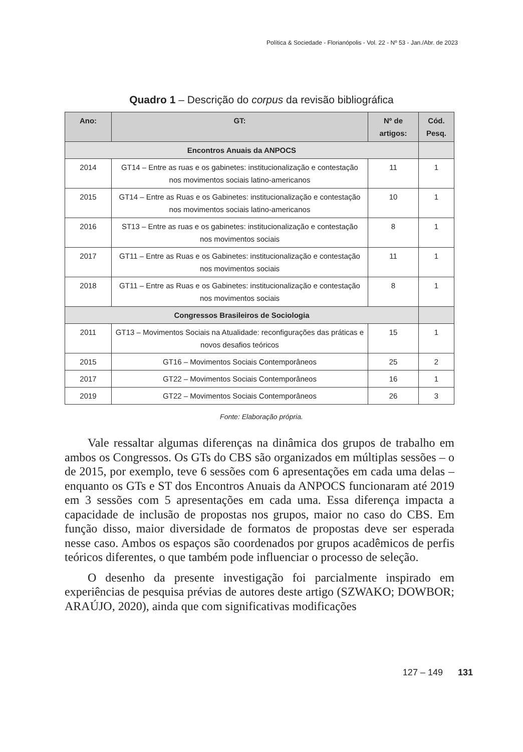Política & Sociedade - Florianópolis - Vol. 22 - Nº 53 - Jan./Abr. de 2023
Quadro 1 – Descrição do corpus da revisão bibliográfica
| Ano: | GT: | Nº de artigos: | Cód. Pesq. |
| --- | --- | --- | --- |
| Encontros Anuais da ANPOCS | | | |
| 2014 | GT14 – Entre as ruas e os gabinetes: institucionalização e contestação nos movimentos sociais latino-americanos | 11 | 1 |
| 2015 | GT14 – Entre as Ruas e os Gabinetes: institucionalização e contestação nos movimentos sociais latino-americanos | 10 | 1 |
| 2016 | ST13 – Entre as ruas e os gabinetes: institucionalização e contestação nos movimentos sociais | 8 | 1 |
| 2017 | GT11 – Entre as Ruas e os Gabinetes: institucionalização e contestação nos movimentos sociais | 11 | 1 |
| 2018 | GT11 – Entre as Ruas e os Gabinetes: institucionalização e contestação nos movimentos sociais | 8 | 1 |
| Congressos Brasileiros de Sociologia | | | |
| 2011 | GT13 – Movimentos Sociais na Atualidade: reconfigurações das práticas e novos desafios teóricos | 15 | 1 |
| 2015 | GT16 – Movimentos Sociais Contemporâneos | 25 | 2 |
| 2017 | GT22 – Movimentos Sociais Contemporâneos | 16 | 1 |
| 2019 | GT22 – Movimentos Sociais Contemporâneos | 26 | 3 |
Fonte: Elaboração própria.
Vale ressaltar algumas diferenças na dinâmica dos grupos de trabalho em ambos os Congressos. Os GTs do CBS são organizados em múltiplas sessões – o de 2015, por exemplo, teve 6 sessões com 6 apresentações em cada uma delas – enquanto os GTs e ST dos Encontros Anuais da ANPOCS funcionaram até 2019 em 3 sessões com 5 apresentações em cada uma. Essa diferença impacta a capacidade de inclusão de propostas nos grupos, maior no caso do CBS. Em função disso, maior diversidade de formatos de propostas deve ser esperada nesse caso. Ambos os espaços são coordenados por grupos acadêmicos de perfis teóricos diferentes, o que também pode influenciar o processo de seleção.
O desenho da presente investigação foi parcialmente inspirado em experiências de pesquisa prévias de autores deste artigo (SZWAKO; DOWBOR; ARAÚJO, 2020), ainda que com significativas modificações
127 – 149 131